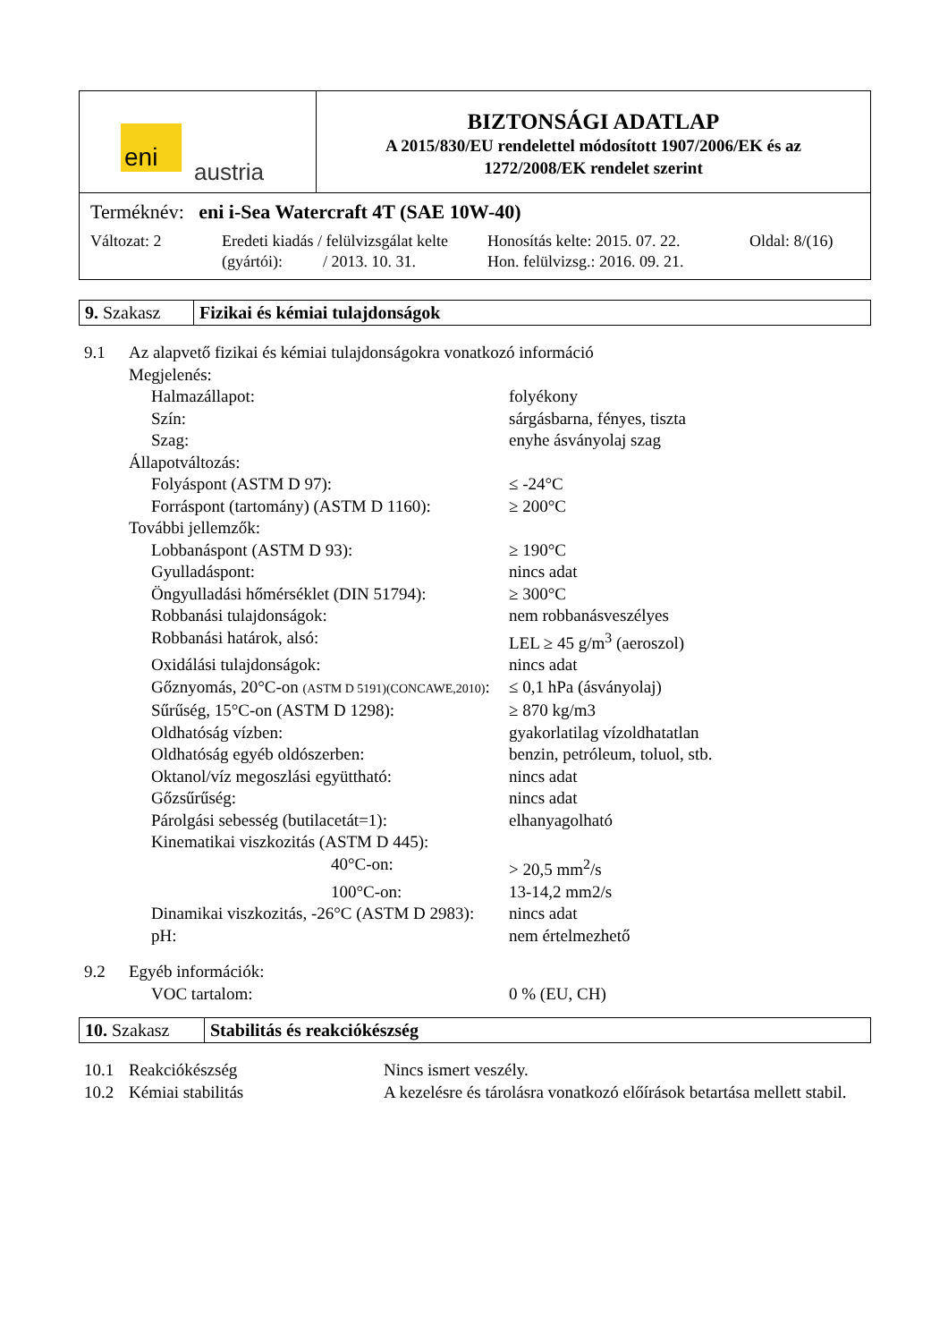eni austria
BIZTONSÁGI ADATLAP
A 2015/830/EU rendelettel módosított 1907/2006/EK és az
1272/2008/EK rendelet szerint
Terméknév: eni i-Sea Watercraft 4T (SAE 10W-40)
Változat: 2 Eredeti kiadás / felülvizsgálat kelte
(gyártói): / 2013. 10. 31.
Honosítás kelte: 2015. 07. 22.
Hon. felülvizsg.: 2016. 09. 21.
Oldal: 8/(16)
9. Szakasz
Fizikai és kémiai tulajdonságok
| 9.1 | Az alapvető fizikai és kémiai tulajdonságokra vonatkozó információ | |
| | Megjelenés: | |
| | Halmazállapot: | folyékony |
| | Szín: | sárgásbarna, fényes, tiszta |
| | Szag: | enyhe ásványolaj szag |
| | Állapotváltozás: | |
| | Folyáspont (ASTM D 97): | ≤ -24°C |
| | Forráspont (tartomány) (ASTM D 1160): | ≥ 200°C |
| | További jellemzők: | |
| | Lobbanáspont (ASTM D 93): | ≥ 190°C |
| | Gyulladáspont: | nincs adat |
| | Öngyulladási hőmérséklet (DIN 51794): | ≥ 300°C |
| | Robbanási tulajdonságok: | nem robbanásveszélyes |
| | Robbanási határok, alsó: | LEL ≥ 45 g/m<sup>3</sup> (aeroszol) |
| | Oxidálási tulajdonságok: | nincs adat |
| | Gőznyomás, 20°C-on (ASTM D 5191)(CONCAWE,2010) : | ≤ 0,1 hPa (ásványolaj) |
| | Sűrűség, 15°C-on (ASTM D 1298): | ≥ 870 kg/m3 |
| | Oldhatóság vízben: | gyakorlatilag vízoldhatatlan |
| | Oldhatóság egyéb oldószerben: | benzin, petróleum, toluol, stb. |
| | Oktanol/víz megoszlási együttható: | nincs adat |
| | Gőzsűrűség: | nincs adat |
| | Párolgási sebesség (butilacetát=1): | elhanyagolható |
| | Kinematikai viszkozitás (ASTM D 445): | |
| | 40°C-on: | > 20,5 mm<sup>2</sup>/s |
| | 100°C-on: | 13-14,2 mm2/s |
| | Dinamikai viszkozitás, -26°C (ASTM D 2983): | nincs adat |
| | pH: | nem értelmezhető |
| 9.2 | Egyéb információk: | |
| | VOC tartalom: | 0 % (EU, CH) |
10. Szakasz
Stabilitás és reakciókészség
| 10.1 | Reakciókészség | Nincs ismert veszély. |
| 10.2 | Kémiai stabilitás | A kezelésre és tárolásra vonatkozó előírások betartása mellett stabil. |